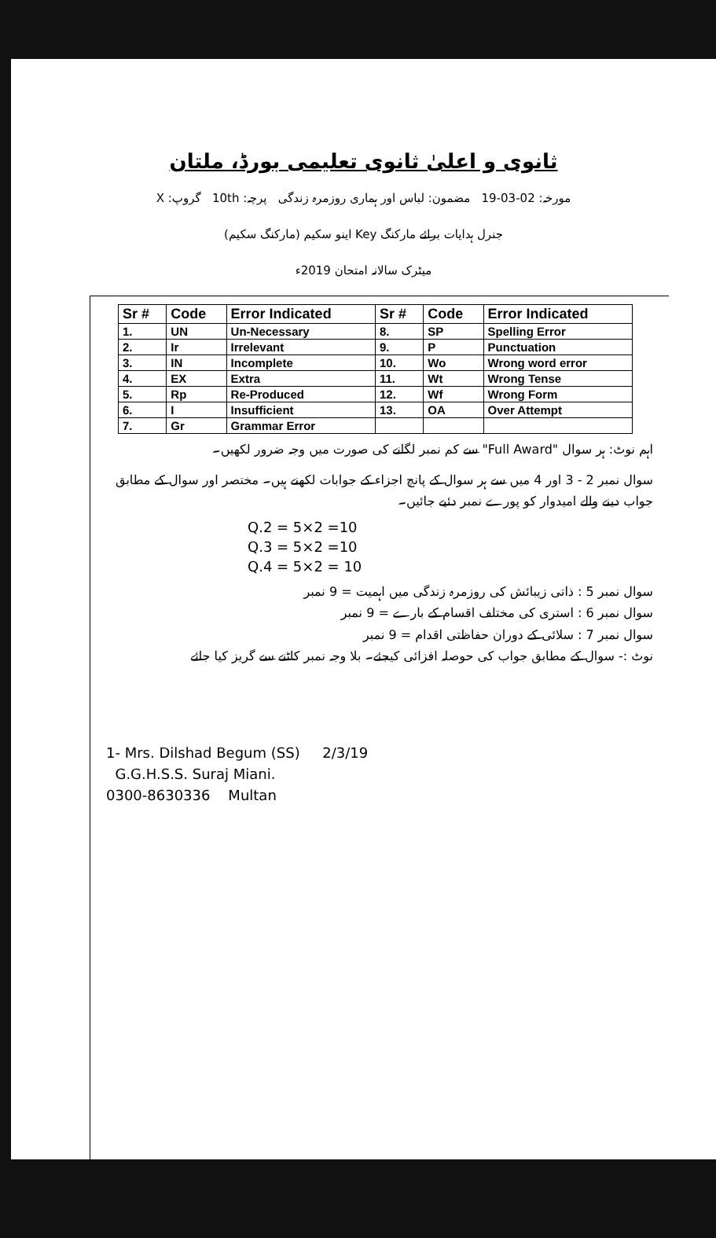ثانوی و اعلیٰ ثانوی تعلیمی بورڈ، ملتان
مورخہ: 02-03-19 مضمون: لباس اور ہماری روزمرہ زندگی پرچہ: 10th گروپ: X
جنرل ہدایات برائے مارکنگ Key اینو سکیم (مارکنگ سکیم)
میٹرک سالانہ امتحان 2019ء
| Sr # | Code | Error Indicated | Sr # | Code | Error Indicated |
| --- | --- | --- | --- | --- | --- |
| 1. | UN | Un-Necessary | 8. | SP | Spelling Error |
| 2. | Ir | Irrelevant | 9. | P | Punctuation |
| 3. | IN | Incomplete | 10. | Wo | Wrong word error |
| 4. | EX | Extra | 11. | Wt | Wrong Tense |
| 5. | Rp | Re-Produced | 12. | Wf | Wrong Form |
| 6. | I | Insufficient | 13. | OA | Over Attempt |
| 7. | Gr | Grammar Error | | | |
اہم نوٹ: ہر سوال "Full Award" سے کم نمبر لگانے کی صورت میں وجہ ضرور لکھیں۔
سوال نمبر 2 - 3 اور 4 میں سے ہر سوال کے پانچ اجزاء کے جوابات لکھنے ہیں۔ مختصر اور سوال کے مطابق جواب دینے والے امیدوار کو پورے نمبر دئیے جائیں۔
Q.2 = 5×2 =10
Q.3 = 5×2 =10
Q.4 = 5×2 = 10
سوال نمبر 5 : ذاتی زیبائش کی روزمرہ زندگی میں اہمیت = 9 نمبر
سوال نمبر 6 : استری کی مختلف اقسام کے بارے = 9 نمبر
سوال نمبر 7 : سلائی کے دوران حفاظتی اقدام = 9 نمبر
نوٹ :- سوال کے مطابق جواب کی حوصلہ افزائی کیجئے۔ بلا وجہ نمبر کاٹنے سے گریز کیا جائے
1- Mrs. Dilshad Begum (SS) 2/3/19
G.G.H.S.S. Suraj Miani.
0300-8630336 Multan